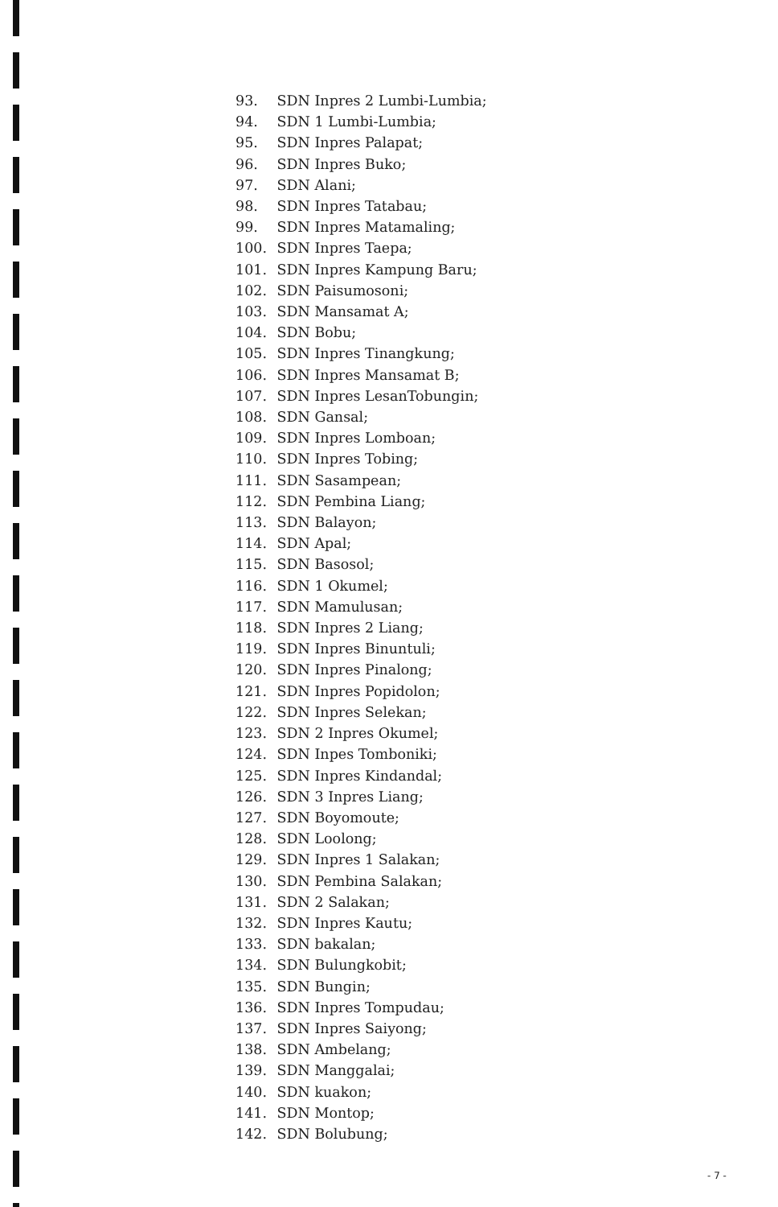93. SDN Inpres 2 Lumbi-Lumbia;
94. SDN 1 Lumbi-Lumbia;
95. SDN Inpres Palapat;
96. SDN Inpres Buko;
97. SDN Alani;
98. SDN Inpres Tatabau;
99. SDN Inpres Matamaling;
100. SDN Inpres Taepa;
101. SDN Inpres Kampung Baru;
102. SDN Paisumosoni;
103. SDN Mansamat A;
104. SDN Bobu;
105. SDN Inpres Tinangkung;
106. SDN Inpres Mansamat B;
107. SDN Inpres LesanTobungin;
108. SDN Gansal;
109. SDN Inpres Lomboan;
110. SDN Inpres Tobing;
111. SDN Sasampean;
112. SDN Pembina Liang;
113. SDN Balayon;
114. SDN Apal;
115. SDN Basosol;
116. SDN 1 Okumel;
117. SDN Mamulusan;
118. SDN Inpres 2 Liang;
119. SDN Inpres Binuntuli;
120. SDN Inpres Pinalong;
121. SDN Inpres Popidolon;
122. SDN Inpres Selekan;
123. SDN 2 Inpres Okumel;
124. SDN Inpes Tomboniki;
125. SDN Inpres Kindandal;
126. SDN 3 Inpres Liang;
127. SDN Boyomoute;
128. SDN Loolong;
129. SDN Inpres 1 Salakan;
130. SDN Pembina Salakan;
131. SDN 2 Salakan;
132. SDN Inpres Kautu;
133. SDN bakalan;
134. SDN Bulungkobit;
135. SDN Bungin;
136. SDN Inpres Tompudau;
137. SDN Inpres Saiyong;
138. SDN Ambelang;
139. SDN Manggalai;
140. SDN kuakon;
141. SDN Montop;
142. SDN Bolubung;
- 7 -